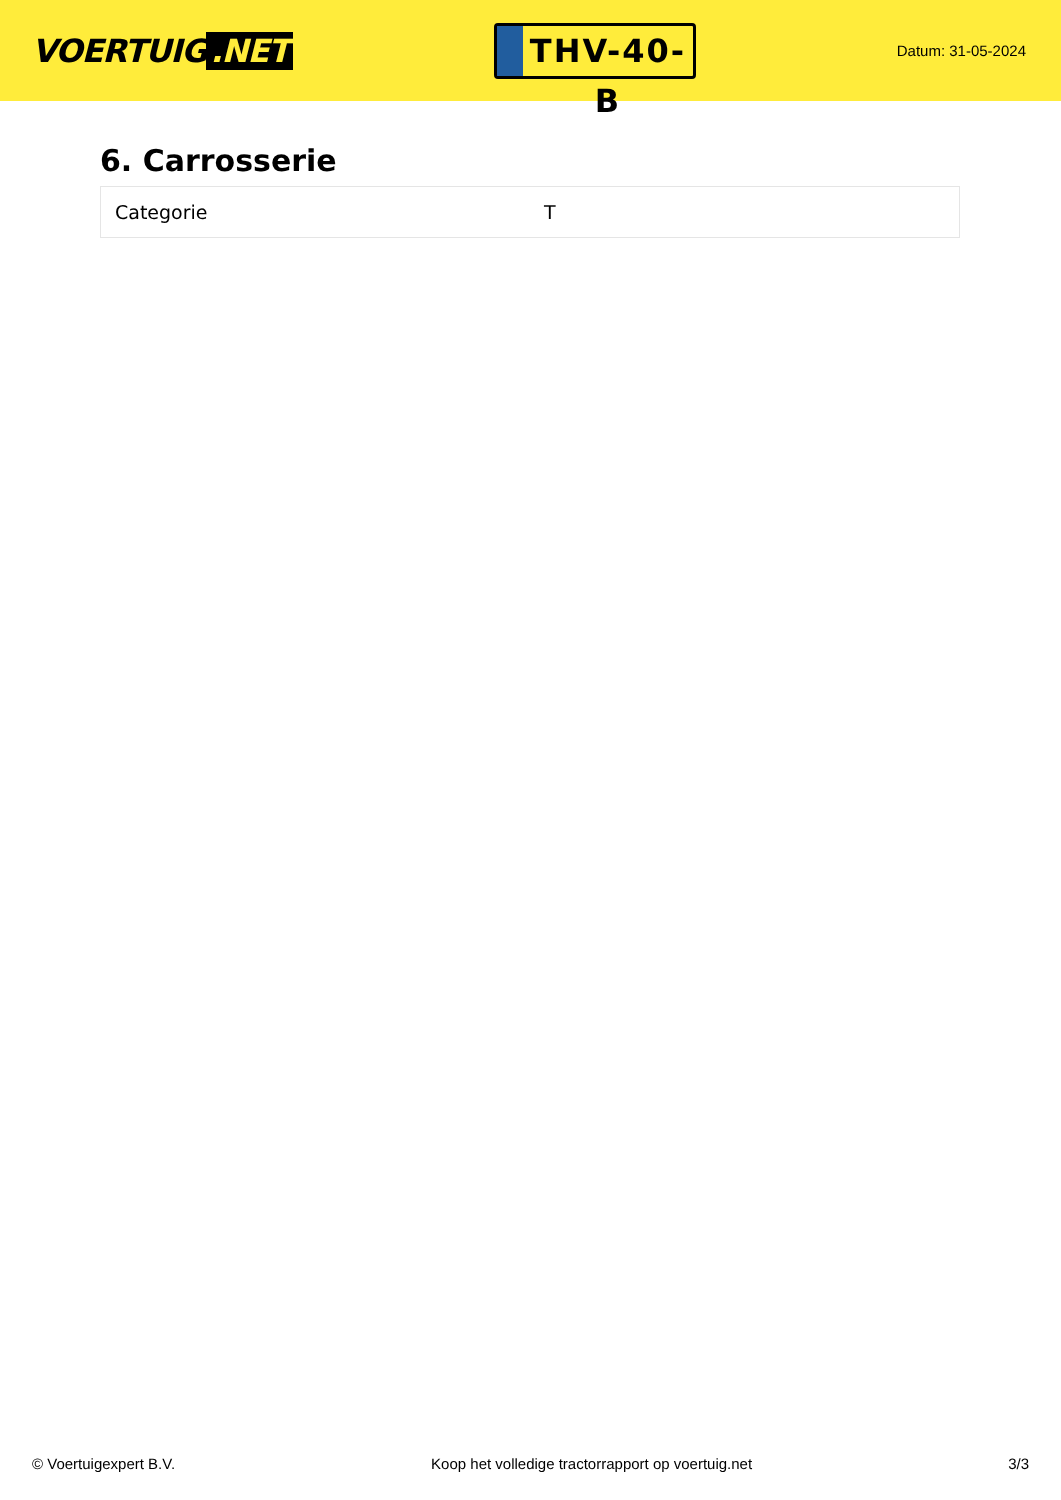VOERTUIG.NET
THV-40-B
Datum: 31-05-2024
6. Carrosserie
| Categorie | T |
© Voertuigexpert B.V. Koop het volledige tractorrapport op voertuig.net 3/3